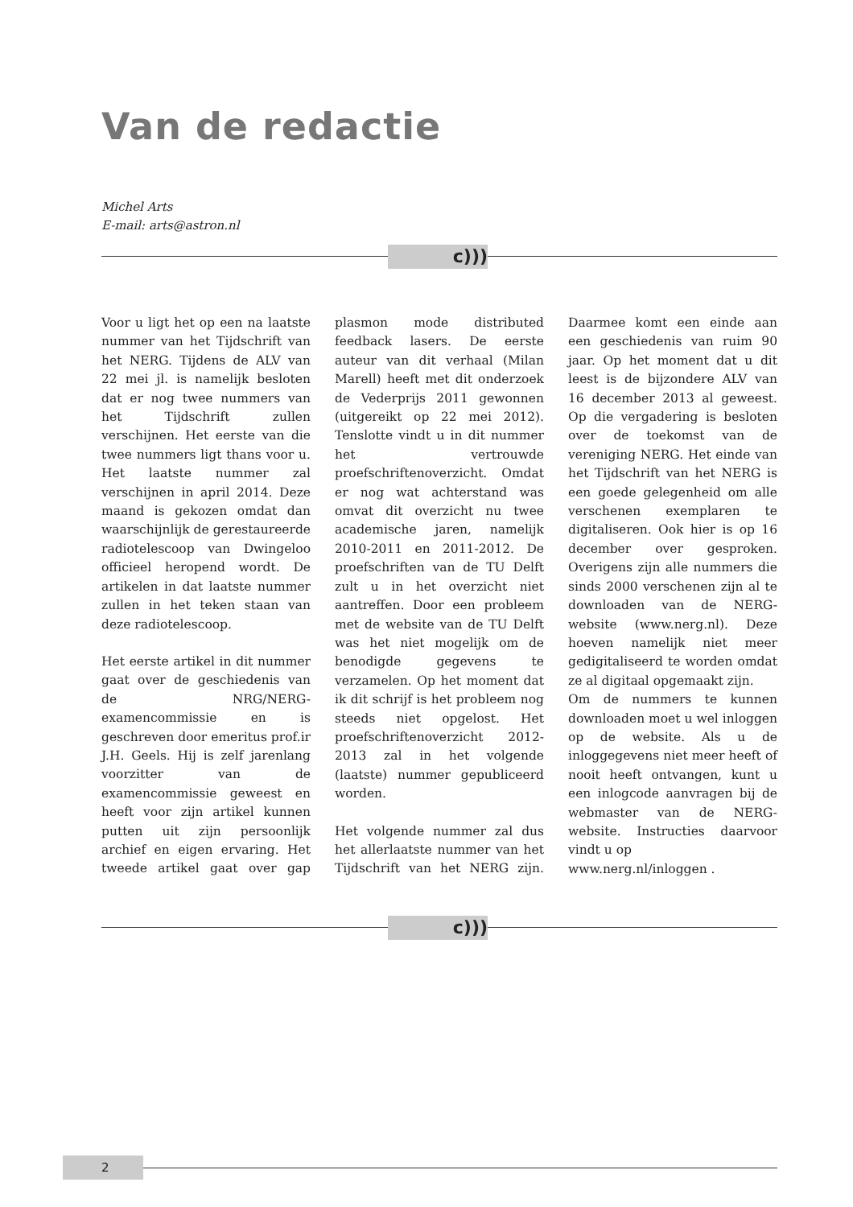Van de redactie
Michel Arts
E-mail: arts@astron.nl
c)))
Voor u ligt het op een na laatste nummer van het Tijdschrift van het NERG. Tijdens de ALV van 22 mei jl. is namelijk besloten dat er nog twee nummers van het Tijdschrift zullen verschijnen. Het eerste van die twee nummers ligt thans voor u. Het laatste nummer zal verschijnen in april 2014. Deze maand is gekozen omdat dan waarschijnlijk de gerestaureerde radiotelescoop van Dwingeloo officieel heropend wordt. De artikelen in dat laatste nummer zullen in het teken staan van deze radiotelescoop.
Het eerste artikel in dit nummer gaat over de geschiedenis van de NRG/NERG-examencommissie en is geschreven door emeritus prof.ir J.H. Geels. Hij is zelf jarenlang voorzitter van de examencommissie geweest en heeft voor zijn artikel kunnen putten uit zijn persoonlijk archief en eigen ervaring. Het tweede artikel gaat over gap plasmon mode distributed feedback lasers. De eerste auteur van dit verhaal (Milan Marell) heeft met dit onderzoek de Vederprijs 2011 gewonnen (uitgereikt op 22 mei 2012). Tenslotte vindt u in dit nummer het vertrouwde proefschriftenoverzicht. Omdat er nog wat achterstand was omvat dit overzicht nu twee academische jaren, namelijk 2010-2011 en 2011-2012. De proefschriften van de TU Delft zult u in het overzicht niet aantreffen. Door een probleem met de website van de TU Delft was het niet mogelijk om de benodigde gegevens te verzamelen. Op het moment dat ik dit schrijf is het probleem nog steeds niet opgelost. Het proefschriftenoverzicht 2012-2013 zal in het volgende (laatste) nummer gepubliceerd worden.
Het volgende nummer zal dus het allerlaatste nummer van het Tijdschrift van het NERG zijn. Daarmee komt een einde aan een geschiedenis van ruim 90 jaar. Op het moment dat u dit leest is de bijzondere ALV van 16 december 2013 al geweest. Op die vergadering is besloten over de toekomst van de vereniging NERG. Het einde van het Tijdschrift van het NERG is een goede gelegenheid om alle verschenen exemplaren te digitaliseren. Ook hier is op 16 december over gesproken. Overigens zijn alle nummers die sinds 2000 verschenen zijn al te downloaden van de NERG-website (www.nerg.nl). Deze hoeven namelijk niet meer gedigitaliseerd te worden omdat ze al digitaal opgemaakt zijn.
Om de nummers te kunnen downloaden moet u wel inloggen op de website. Als u de inloggegevens niet meer heeft of nooit heeft ontvangen, kunt u een inlogcode aanvragen bij de webmaster van de NERG- website. Instructies daarvoor vindt u op
www.nerg.nl/inloggen .
c)))
2